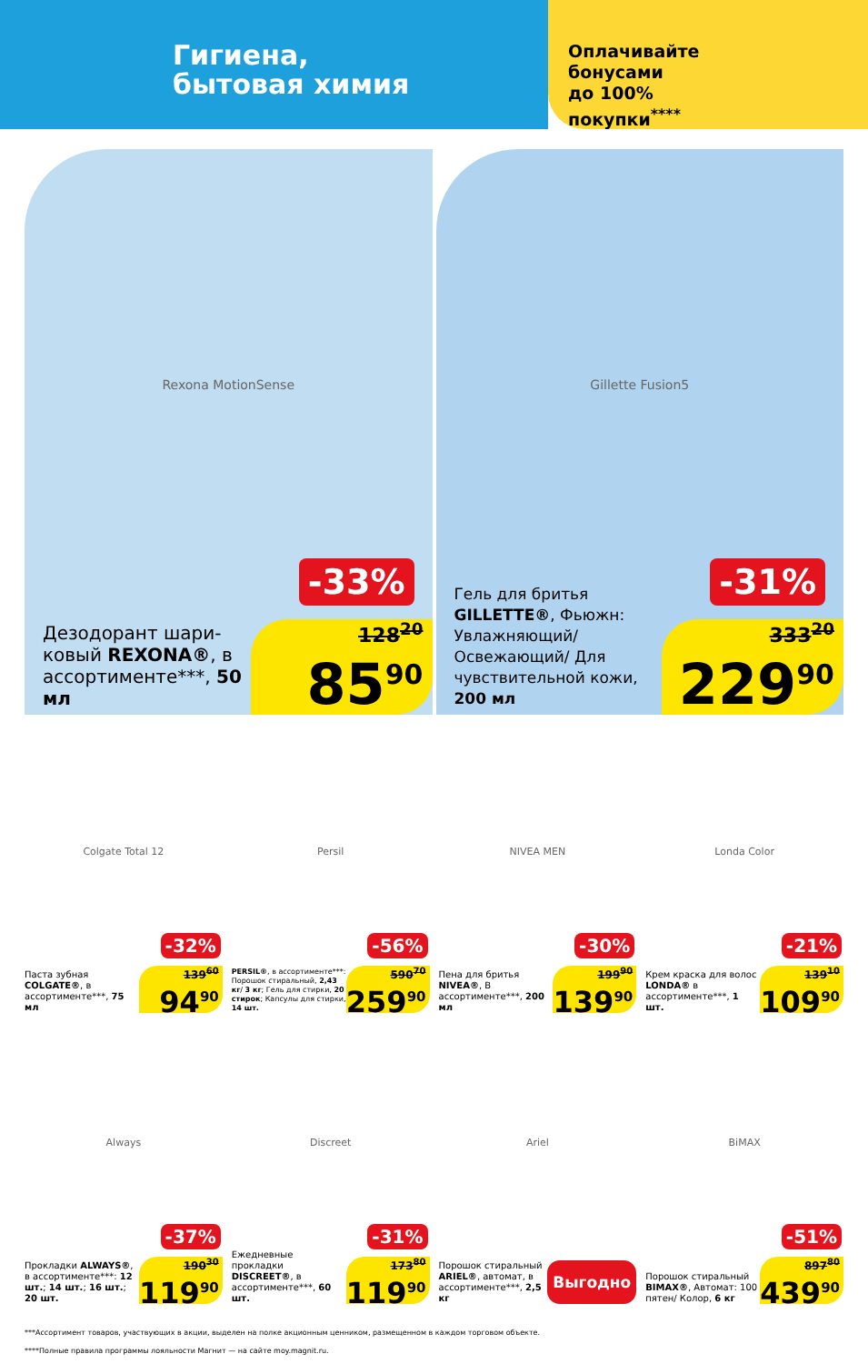Гигиена,
бытовая химия
Оплачивайте
бонусами
до 100%
покупки<sup>****</sup>
Rexona MotionSense
-33%
Дезодорант шари-ковый REXONA®, в ассортименте***, 50 мл
128<sup>20</sup>
85<sup>90</sup>
Gillette Fusion5
-31%
Гель для бритья GILLETTE®, Фьюжн: Увлажняющий/ Освежающий/ Для чувствительной кожи, 200 мл
333<sup>20</sup>
229<sup>90</sup>
Colgate Total 12
-32%
Паста зубная COLGATE®, в ассортименте***, 75 мл
139<sup>60</sup>
94<sup>90</sup>
Persil
-56%
PERSIL®, в ассортименте***: Порошок стиральный, 2,43 кг/ 3 кг; Гель для стирки, 20 стирок; Капсулы для стирки, 14 шт.
590<sup>70</sup>
259<sup>90</sup>
NIVEA MEN
-30%
Пена для бритья NIVEA®, В ассортименте***, 200 мл
199<sup>90</sup>
139<sup>90</sup>
Londa Color
-21%
Крем краска для волос LONDA® в ассортименте***, 1 шт.
139<sup>10</sup>
109<sup>90</sup>
Always
-37%
Прокладки ALWAYS®, в ассортименте***: 12 шт.; 14 шт.; 16 шт.; 20 шт.
190<sup>30</sup>
119<sup>90</sup>
Discreet
-31%
Ежедневные прокладки DISCREET®, в ассортименте***, 60 шт.
173<sup>80</sup>
119<sup>90</sup>
Ariel
Порошок стиральный ARIEL®, автомат, в ассортименте***, 2,5 кг
Выгодно
BiMAX
-51%
Порошок стиральный BIMAX®, Автомат: 100 пятен/ Колор, 6 кг
897<sup>80</sup>
439<sup>90</sup>
***Ассортимент товаров, участвующих в акции, выделен на полке акционным ценником, размещенном в каждом торговом объекте.
****Полные правила программы лояльности Магнит — на сайте moy.magnit.ru.